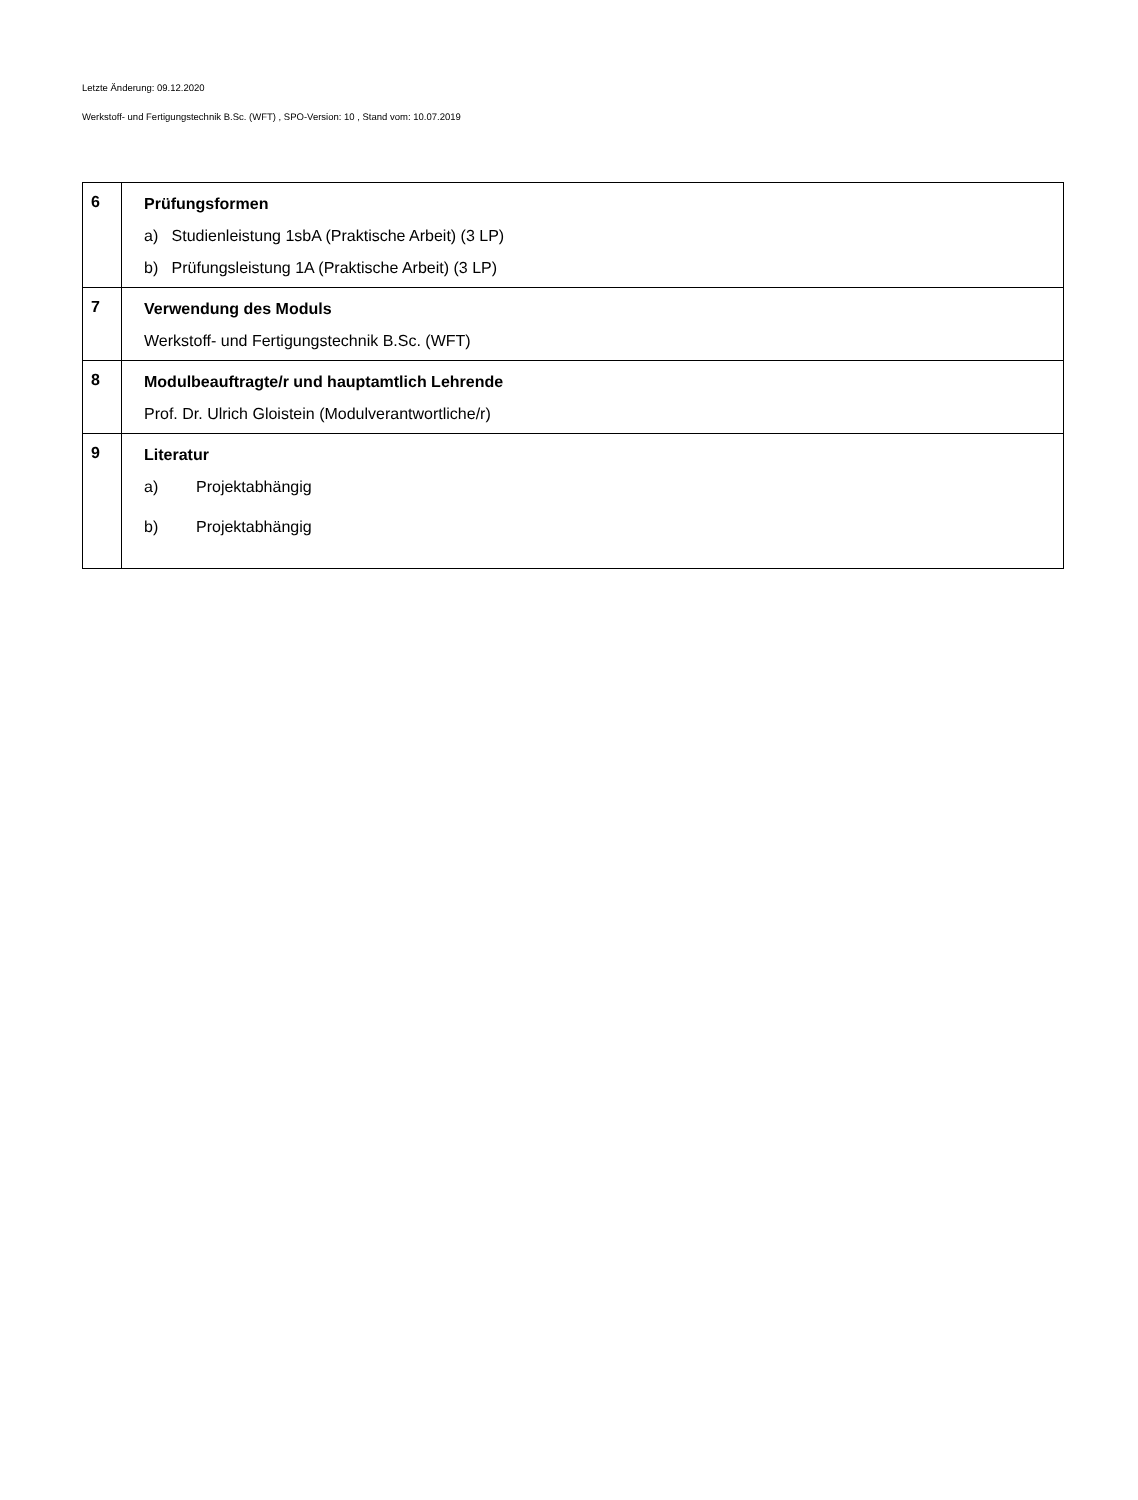Letzte Änderung: 09.12.2020
Werkstoff- und Fertigungstechnik B.Sc. (WFT) , SPO-Version: 10 , Stand vom: 10.07.2019
| 6 | Prüfungsformen a) Studienleistung 1sbA (Praktische Arbeit) (3 LP) b) Prüfungsleistung 1A (Praktische Arbeit) (3 LP) |
| 7 | Verwendung des Moduls Werkstoff- und Fertigungstechnik B.Sc. (WFT) |
| 8 | Modulbeauftragte/r und hauptamtlich Lehrende Prof. Dr. Ulrich Gloistein (Modulverantwortliche/r) |
| 9 | Literatur a) Projektabhängig b) Projektabhängig |